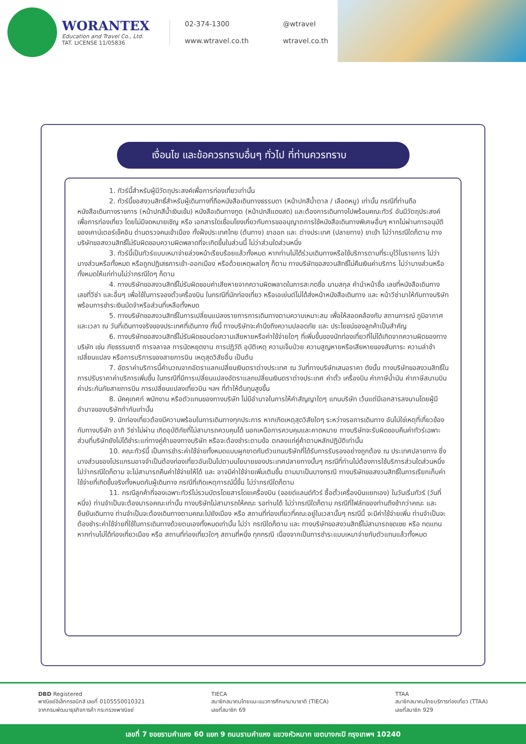WORANTEX
Education and Travel Co., Ltd.
TAT. LICENSE 11/05836
02-374-1300 @wtravel www.wtravel.co.th wtravel.co.th
เงื่อนไข และข้อควรทราบอื่นๆ ทั่วไป ที่ท่านควรทราบ
1. ทัวร์นี้สำหรับผู้มีวัตถุประสงค์เพื่อการท่องเที่ยวเท่านั้น
2. ทัวร์นี้ขอสงวนสิทธิ์สำหรับผู้เดินทางที่ถือหนังสือเดินทางธรรมดา (หน้าปกสีน้ำตาล / เลือดหมู) เท่านั้น กรณีที่ท่านถือหนังสือเดินทางราชการ (หน้าปกสีน้ำเงินเข้ม) หนังสือเดินทางทูต (หน้าปกสีแดงสด) และต้องการเดินทางไปพร้อมคณะทัวร์ อันมีวัตถุประสงค์เพื่อการท่องเที่ยว โดยไม่มีจดหมายเชิญ หรือ เอกสารใดเชื่อมโยงเกี่ยวกับการขออนุญาตการใช้หนังสือเดินทางพิเศษอื่นๆ หากไม่ผ่านการอนุมัติของเคาน์เตอร์เช็คอิน ด่านตรวจคนเข้าเมือง ทั้งฝั่งประเทศไทย (ต้นทาง) ขาออก และ ต่างประเทศ (ปลายทาง) ขาเข้า ไม่ว่ากรณีใดก็ตาม ทางบริษัทขอสงวนสิทธิ์ไม่รับผิดชอบความผิดพลาดที่จะเกิดขึ้นในส่วนนี้ ไม่ว่าส่วนใดส่วนหนึ่ง
3. ทัวร์นี้เป็นทัวร์แบบเหมาจ่ายล่วงหน้าเรียบร้อยแล้วทั้งหมด หากท่านไม่ได้ร่วมเดินทางหรือใช้บริการตามที่ระบุไว้ในรายการ ไม่ว่าบางส่วนหรือทั้งหมด หรือถูกปฏิเสธการเข้า-ออกเมือง หรือด้วยเหตุผลใดๆ ก็ตาม ทางบริษัทขอสงวนสิทธิ์ไม่คืนเงินค่าบริการ ไม่ว่าบางส่วนหรือทั้งหมดให้แก่ท่านไม่ว่ากรณีใดๆ ก็ตาม
4. ทางบริษัทขอสงวนสิทธิ์ไม่รับผิดชอบค่าเสียหายจากความผิดพลาดในการสะกดชื่อ นามสกุล คำนำหน้าชื่อ เลขที่หนังสือเดินทาง เลขที่วีซ่า และอื่นๆ เพื่อใช้ในการจองตั๋วเครื่องบิน ในกรณีที่นักท่องเที่ยว หรือเอเย่นต์ไม่ได้ส่งหน้าหนังสือเดินทาง และ หน้าวีซ่ามาให้กับทางบริษัทพร้อมการชำระเงินมัดจำหรือส่วนที่เหลือทั้งหมด
5. ทางบริษัทขอสงวนสิทธิ์ในการเปลี่ยนแปลงรายการการเดินทางตามความเหมาะสม เพื่อให้สอดคล้องกับ สถานการณ์ ภูมิอากาศ และเวลา ณ วันที่เดินทางจริงของประเทศที่เดินทาง ทั้งนี้ ทางบริษัทจะคำนึงถึงความปลอดภัย และ ประโยชน์ของลูกค้าเป็นสำคัญ
6. ทางบริษัทขอสงวนสิทธิ์ไม่รับผิดชอบต่อความเสียหายหรือค่าใช้จ่ายใดๆ ที่เพิ่มขึ้นของนักท่องเที่ยวที่ไม่ได้เกิดจากความผิดของทางบริษัท เช่น ภัยธรรมชาติ การจลาจล การนัดหยุดงาน การปฏิวัติ อุบัติเหตุ ความเจ็บป่วย ความสูญหายหรือเสียหายของสัมภาระ ความล่าช้า เปลี่ยนแปลง หรือการบริการของสายการบิน เหตุสุดวิสัยอื่น เป็นต้น
7. อัตราค่าบริการนี้คำนวณจากอัตราแลกเปลี่ยนเงินตราต่างประเทศ ณ วันที่ทางบริษัทเสนอราคา ดังนั้น ทางบริษัทขอสงวนสิทธิ์ในการปรับราคาค่าบริการเพิ่มขึ้น ในกรณีที่มีการเปลี่ยนแปลงอัตราแลกเปลี่ยนเงินตราต่างประเทศ ค่าตั๋ว เครื่องบิน ค่าภาษีน้ำมัน ค่าภาษีสนามบิน ค่าประกันภัยสายการบิน การเปลี่ยนแปลงเที่ยวบิน ฯลฯ ที่ทำให้ต้นทุนสูงขึ้น
8. มัคคุเทศก์ พนักงาน หรือตัวแทนของทางบริษัท ไม่มีอำนาจในการให้คำสัญญาใดๆ แทนบริษัท เว้นแต่มีเอกสารลงนามโดยผู้มีอำนาจของบริษัทกำกับเท่านั้น
9. นักท่องเที่ยวต้องมีความพร้อมในการเดินทางทุกประการ หากเกิดเหตุสุดวิสัยใดๆ ระหว่างรอการเดินทาง อันไม่ใช่เหตุที่เกี่ยวข้องกับทางบริษัท อาทิ วีซ่าไม่ผ่าน เกิดอุบัติภัยที่ไม่สามารถควบคุมได้ นอกเหนือการควบคุมและคาดหมาย ทางบริษัทจะรับผิดชอบคืนค่าทัวร์เฉพาะส่วนที่บริษัทยังไม่ได้ชำระแก่ทางคู่ค้าของทางบริษัท หรือจะต้องชำระตามข้อ ตกลงแก่คู่ค้าตามหลักปฏิบัติเท่านั้น
10. คณะทัวร์นี้ เป็นการชำระค่าใช้จ่ายทั้งหมดแบบผูกขาดกับตัวแทนบริษัทที่ได้รับการรับรองอย่างถูกต้อง ณ ประเทศปลายทาง ซึ่งบางส่วนของโปรแกรมอาจจำเป็นต้องท่องเที่ยวอันเป็นไปตามนโยบายของประเทศปลายทางนั้นๆ กรณีที่ท่านไม่ต้องการใช้บริการส่วนใดส่วนหนึ่ง ไม่ว่ากรณีใดก็ตาม จะไม่สามารถคืนค่าใช้จ่ายให้ได้ และ อาจมีค่าใช้จ่ายเพิ่มเติมขึ้น ตามมาเป็นบางกรณี ทางบริษัทขอสงวนสิทธิ์ในการเรียกเก็บค่าใช้จ่ายที่เกิดขึ้นจริงทั้งหมดกับผู้เดินทาง กรณีที่เกิดเหตุการณ์นี้ขึ้น ไม่ว่ากรณีใดก็ตาม
11. กรณีลูกค้าที่จองเฉพาะทัวร์ไม่รวมบัตรโดยสารโดยเครื่องบิน (จอยด์แลนด์ทัวร์ ซื้อตั๋วเครื่องบินแยกเอง) ในวันเริ่มทัวร์ (วันที่หนึ่ง) ท่านจำเป็นจะต้องมารอคณะเท่านั้น ทางบริษัทไม่สามารถให้คณะ รอท่านได้ ไม่ว่ากรณีใดก็ตาม กรณีที่ไฟล์ทของท่านถึงช้ากว่าคณะ และ ยืนยันเดินทาง ท่านจำเป็นจะต้องเดินทางตามคณะไปยังเมือง หรือ สถานที่ท่องเที่ยวที่คณะอยู่ในเวลานั้นๆ กรณีนี้ จะมีค่าใช้จ่ายเพิ่ม ท่านจำเป็นจะต้องชำระค่าใช้จ่ายที่ใช้ในการเดินทางด้วยตนเองทั้งหมดเท่านั้น ไม่ว่า กรณีใดก็ตาม และ ทางบริษัทขอสงวนสิทธิ์ไม่สามารถชดเชย หรือ ทดแทน หากท่านไม่ได้ท่องเที่ยวเมือง หรือ สถานที่ท่องเที่ยวใดๆ สถานที่หนึ่ง ทุกกรณี เนื่องจากเป็นการชำระแบบเหมาจ่ายกับตัวแทนแล้วทั้งหมด
DBD Registered
พาณิชย์อิเล็กทรอนิกส์ เลขที่ 0105550010321
จากกรมพัฒนาธุรกิจการค้า กระทรวงพาณิชย์
TIECA
สมาชิกสมาคมไทยแนะแนวการศึกษานานาชาติ (TIECA)
เลขที่สมาชิก 69
TTAA
สมาชิกสมาคมไทยบริการท่องเที่ยว (TTAA)
เลขที่สมาชิก 929
เลขที่ 7 ซอยรามคำแหง 60 แยก 9 ถนนรามคำแหง แขวงหัวหมาก เขตบางกะปิ กรุงเทพฯ 10240